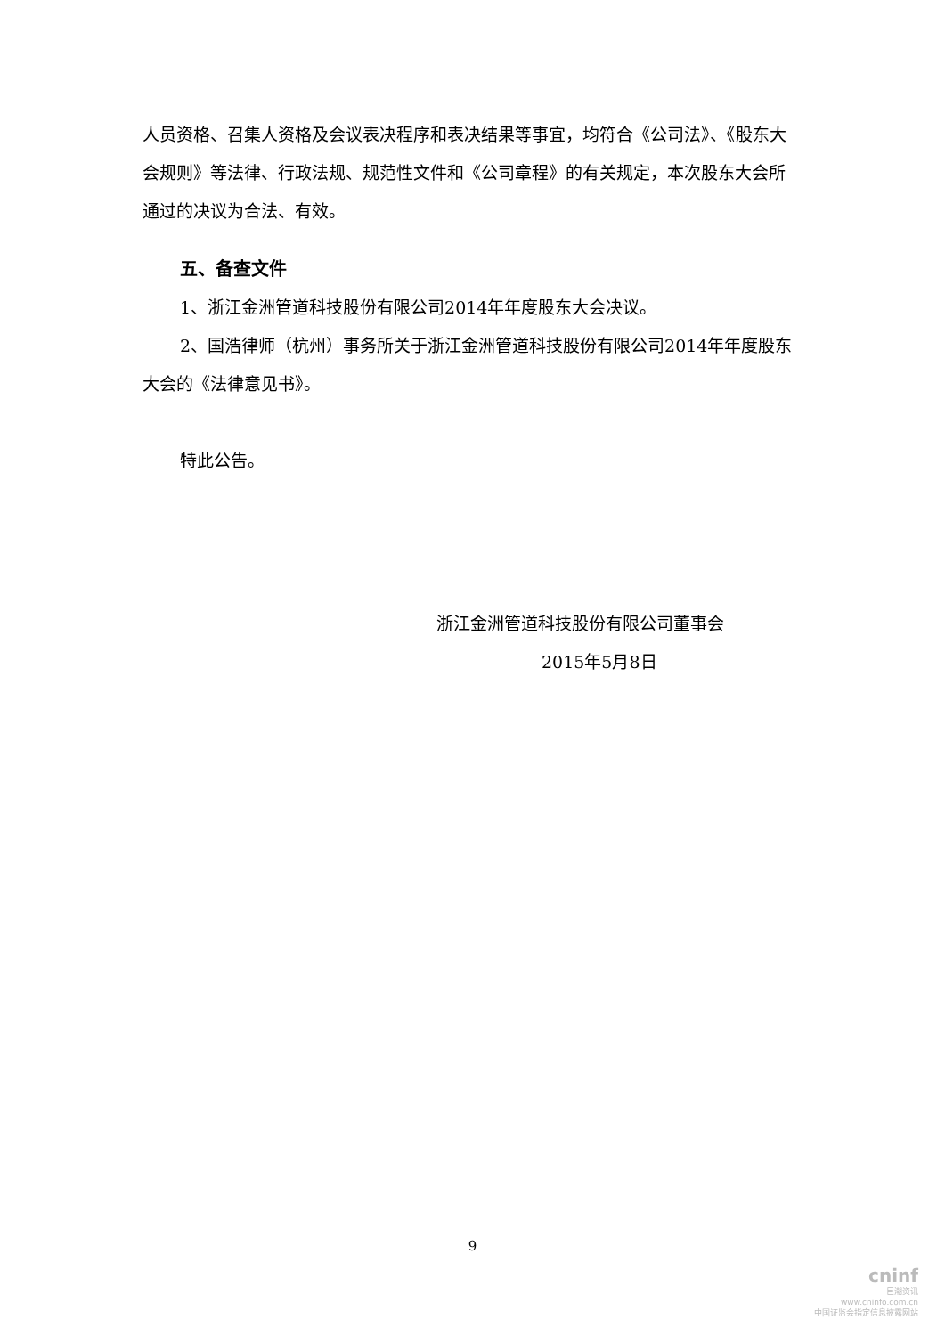人员资格、召集人资格及会议表决程序和表决结果等事宜，均符合《公司法》、《股东大会规则》等法律、行政法规、规范性文件和《公司章程》的有关规定，本次股东大会所通过的决议为合法、有效。
五、备查文件
1、浙江金洲管道科技股份有限公司2014年年度股东大会决议。
2、国浩律师（杭州）事务所关于浙江金洲管道科技股份有限公司2014年年度股东大会的《法律意见书》。
特此公告。
浙江金洲管道科技股份有限公司董事会
2015年5月8日
9
cninf
巨潮资讯
www.cninfo.com.cn
中国证监会指定信息披露网站